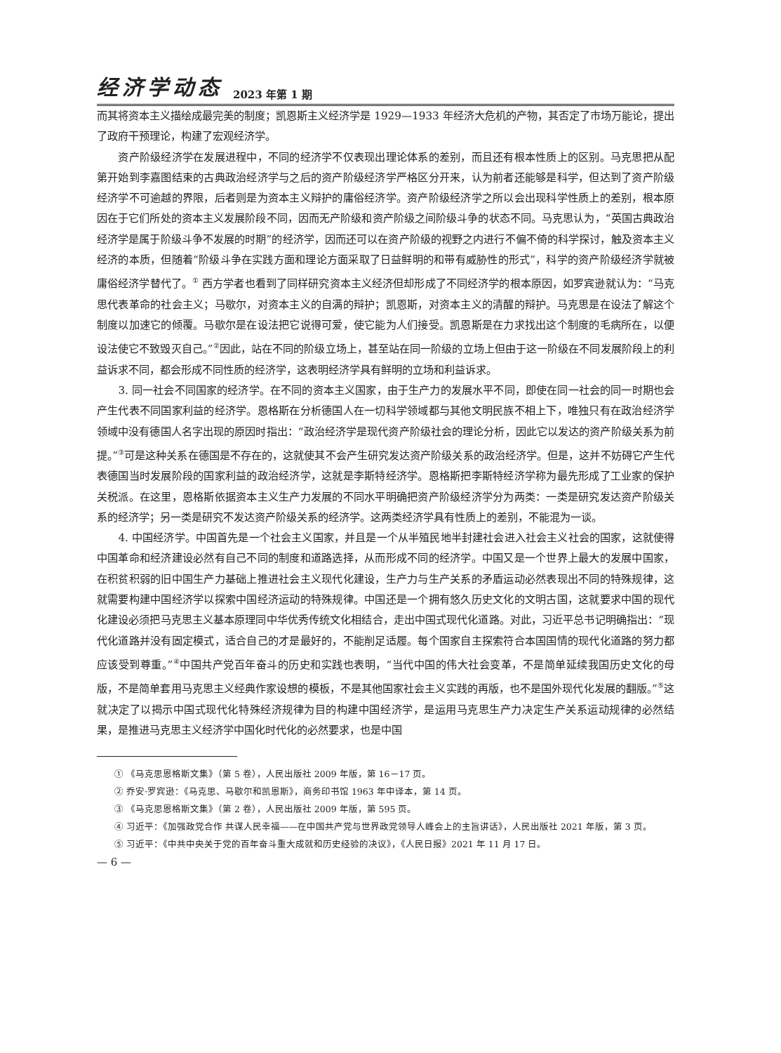经济学动态 2023 年第 1 期
而其将资本主义描绘成最完美的制度；凯恩斯主义经济学是 1929—1933 年经济大危机的产物，其否定了市场万能论，提出了政府干预理论，构建了宏观经济学。
资产阶级经济学在发展进程中，不同的经济学不仅表现出理论体系的差别，而且还有根本性质上的区别。马克思把从配第开始到李嘉图结束的古典政治经济学与之后的资产阶级经济学严格区分开来，认为前者还能够是科学，但达到了资产阶级经济学不可逾越的界限，后者则是为资本主义辩护的庸俗经济学。资产阶级经济学之所以会出现科学性质上的差别，根本原因在于它们所处的资本主义发展阶段不同，因而无产阶级和资产阶级之间阶级斗争的状态不同。马克思认为，“英国古典政治经济学是属于阶级斗争不发展的时期”的经济学，因而还可以在资产阶级的视野之内进行不偏不倚的科学探讨，触及资本主义经济的本质，但随着“阶级斗争在实践方面和理论方面采取了日益鲜明的和带有威胁性的形式”，科学的资产阶级经济学就被庸俗经济学替代了。<sup>①</sup> 西方学者也看到了同样研究资本主义经济但却形成了不同经济学的根本原因，如罗宾逊就认为：“马克思代表革命的社会主义；马歇尔，对资本主义的自满的辩护；凯恩斯，对资本主义的清醒的辩护。马克思是在设法了解这个制度以加速它的倾覆。马歇尔是在设法把它说得可爱，使它能为人们接受。凯恩斯是在力求找出这个制度的毛病所在，以便设法使它不致毁灭自己。”<sup>②</sup>因此，站在不同的阶级立场上，甚至站在同一阶级的立场上但由于这一阶级在不同发展阶段上的利益诉求不同，都会形成不同性质的经济学，这表明经济学具有鲜明的立场和利益诉求。
3. 同一社会不同国家的经济学。在不同的资本主义国家，由于生产力的发展水平不同，即使在同一社会的同一时期也会产生代表不同国家利益的经济学。恩格斯在分析德国人在一切科学领域都与其他文明民族不相上下，唯独只有在政治经济学领域中没有德国人名字出现的原因时指出：“政治经济学是现代资产阶级社会的理论分析，因此它以发达的资产阶级关系为前提。”<sup>③</sup>可是这种关系在德国是不存在的，这就使其不会产生研究发达资产阶级关系的政治经济学。但是，这并不妨碍它产生代表德国当时发展阶段的国家利益的政治经济学，这就是李斯特经济学。恩格斯把李斯特经济学称为最先形成了工业家的保护关税派。在这里，恩格斯依据资本主义生产力发展的不同水平明确把资产阶级经济学分为两类：一类是研究发达资产阶级关系的经济学；另一类是研究不发达资产阶级关系的经济学。这两类经济学具有性质上的差别，不能混为一谈。
4. 中国经济学。中国首先是一个社会主义国家，并且是一个从半殖民地半封建社会进入社会主义社会的国家，这就使得中国革命和经济建设必然有自己不同的制度和道路选择，从而形成不同的经济学。中国又是一个世界上最大的发展中国家，在积贫积弱的旧中国生产力基础上推进社会主义现代化建设，生产力与生产关系的矛盾运动必然表现出不同的特殊规律，这就需要构建中国经济学以探索中国经济运动的特殊规律。中国还是一个拥有悠久历史文化的文明古国，这就要求中国的现代化建设必须把马克思主义基本原理同中华优秀传统文化相结合，走出中国式现代化道路。对此，习近平总书记明确指出：“现代化道路并没有固定模式，适合自己的才是最好的，不能削足适履。每个国家自主探索符合本国国情的现代化道路的努力都应该受到尊重。”<sup>④</sup>中国共产党百年奋斗的历史和实践也表明，“当代中国的伟大社会变革，不是简单延续我国历史文化的母版，不是简单套用马克思主义经典作家设想的模板，不是其他国家社会主义实践的再版，也不是国外现代化发展的翻版。”<sup>⑤</sup>这就决定了以揭示中国式现代化特殊经济规律为目的构建中国经济学，是运用马克思生产力决定生产关系运动规律的必然结果，是推进马克思主义经济学中国化时代化的必然要求，也是中国
① 《马克思恩格斯文集》（第 5 卷），人民出版社 2009 年版，第 16－17 页。
② 乔安·罗宾逊：《马克思、马歇尔和凯恩斯》，商务印书馆 1963 年中译本，第 14 页。
③ 《马克思恩格斯文集》（第 2 卷），人民出版社 2009 年版，第 595 页。
④ 习近平：《加强政党合作 共谋人民幸福——在中国共产党与世界政党领导人峰会上的主旨讲话》，人民出版社 2021 年版，第 3 页。
⑤ 习近平：《中共中央关于党的百年奋斗重大成就和历史经验的决议》，《人民日报》2021 年 11 月 17 日。
— 6 —